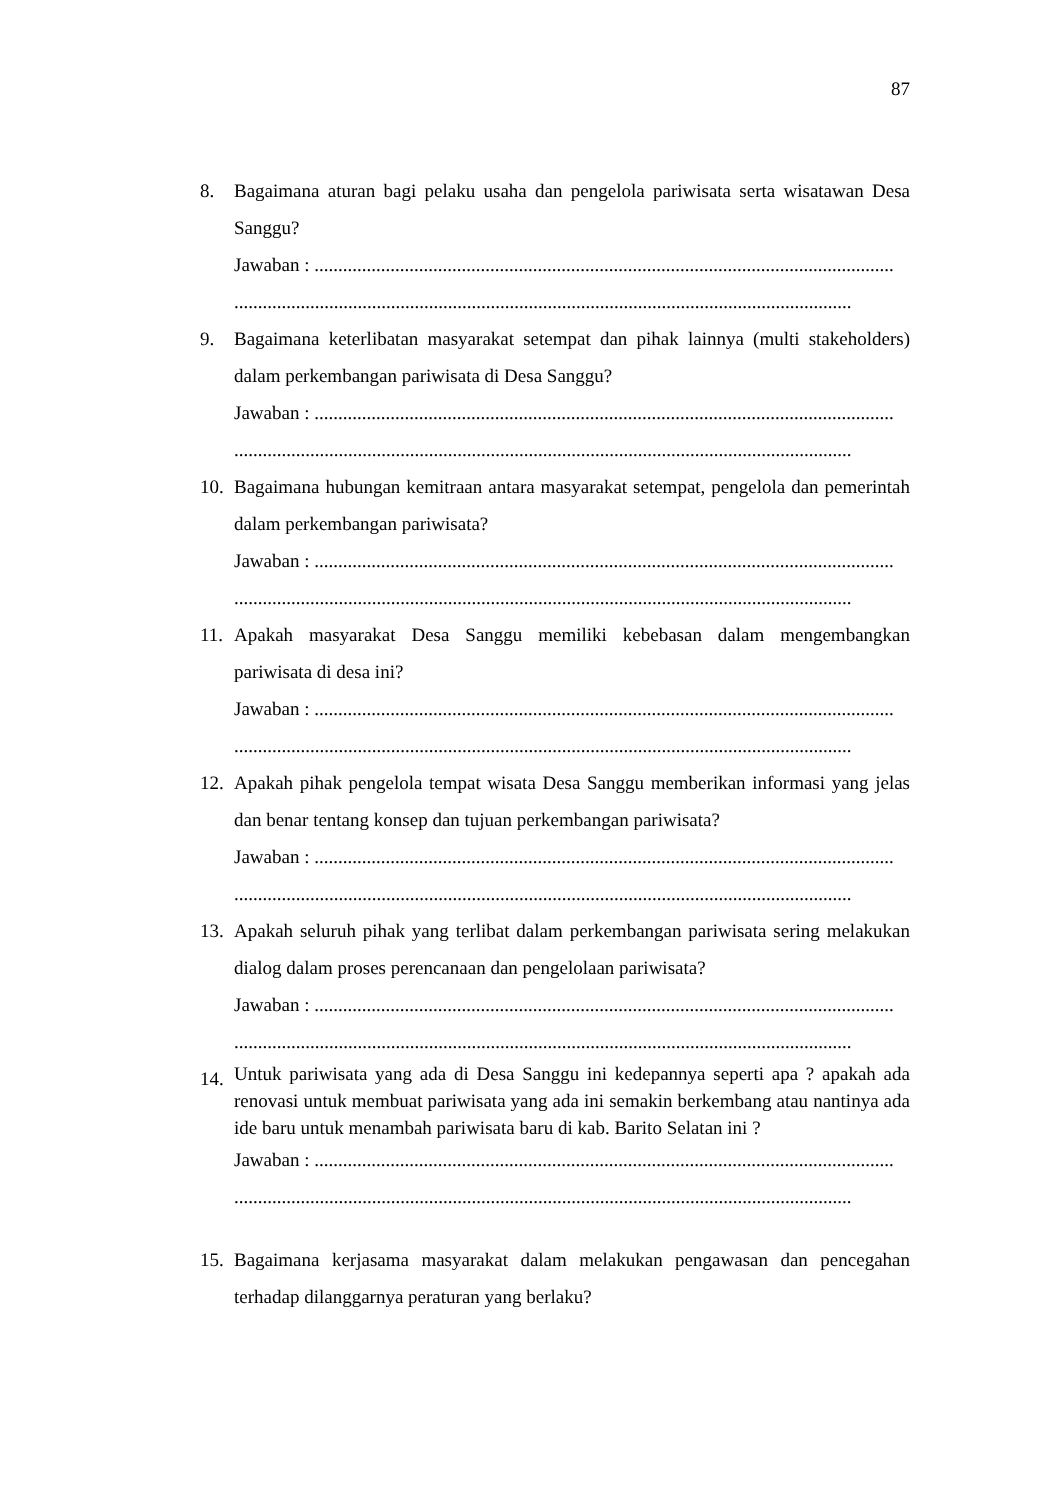87
8. Bagaimana aturan bagi pelaku usaha dan pengelola pariwisata serta wisatawan Desa Sanggu?
Jawaban : ..........................................................................................................................
..................................................................................................................................
9. Bagaimana keterlibatan masyarakat setempat dan pihak lainnya (multi stakeholders) dalam perkembangan pariwisata di Desa Sanggu?
Jawaban : ..........................................................................................................................
..................................................................................................................................
10.
Bagaimana hubungan kemitraan antara masyarakat setempat, pengelola dan pemerintah dalam perkembangan pariwisata?
Jawaban : ..........................................................................................................................
..................................................................................................................................
11.
Apakah masyarakat Desa Sanggu memiliki kebebasan dalam mengembangkan pariwisata di desa ini?
Jawaban : ..........................................................................................................................
..................................................................................................................................
12.
Apakah pihak pengelola tempat wisata Desa Sanggu memberikan informasi yang jelas dan benar tentang konsep dan tujuan perkembangan pariwisata?
Jawaban : ..........................................................................................................................
..................................................................................................................................
13.
Apakah seluruh pihak yang terlibat dalam perkembangan pariwisata sering melakukan dialog dalam proses perencanaan dan pengelolaan pariwisata?
Jawaban : ..........................................................................................................................
..................................................................................................................................
14.
Untuk pariwisata yang ada di Desa Sanggu ini kedepannya seperti apa ? apakah ada renovasi untuk membuat pariwisata yang ada ini semakin berkembang atau nantinya ada ide baru untuk menambah pariwisata baru di kab. Barito Selatan ini ?
Jawaban : ..........................................................................................................................
..................................................................................................................................
15.
Bagaimana kerjasama masyarakat dalam melakukan pengawasan dan pencegahan terhadap dilanggarnya peraturan yang berlaku?